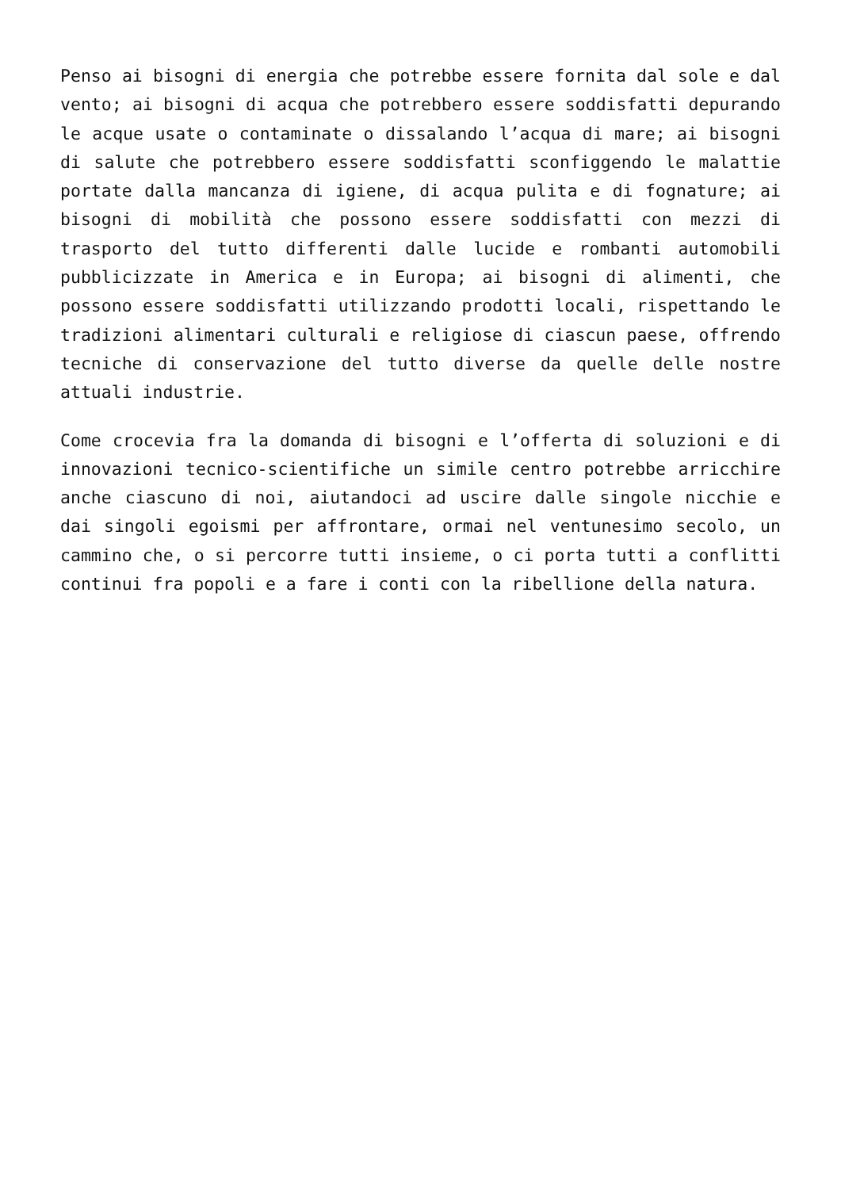Penso ai bisogni di energia che potrebbe essere fornita dal sole e dal vento; ai bisogni di acqua che potrebbero essere soddisfatti depurando le acque usate o contaminate o dissalando l’acqua di mare; ai bisogni di salute che potrebbero essere soddisfatti sconfiggendo le malattie portate dalla mancanza di igiene, di acqua pulita e di fognature; ai bisogni di mobilità che possono essere soddisfatti con mezzi di trasporto del tutto differenti dalle lucide e rombanti automobili pubblicizzate in America e in Europa; ai bisogni di alimenti, che possono essere soddisfatti utilizzando prodotti locali, rispettando le tradizioni alimentari culturali e religiose di ciascun paese, offrendo tecniche di conservazione del tutto diverse da quelle delle nostre attuali industrie.
Come crocevia fra la domanda di bisogni e l’offerta di soluzioni e di innovazioni tecnico-scientifiche un simile centro potrebbe arricchire anche ciascuno di noi, aiutandoci ad uscire dalle singole nicchie e dai singoli egoismi per affrontare, ormai nel ventunesimo secolo, un cammino che, o si percorre tutti insieme, o ci porta tutti a conflitti continui fra popoli e a fare i conti con la ribellione della natura.